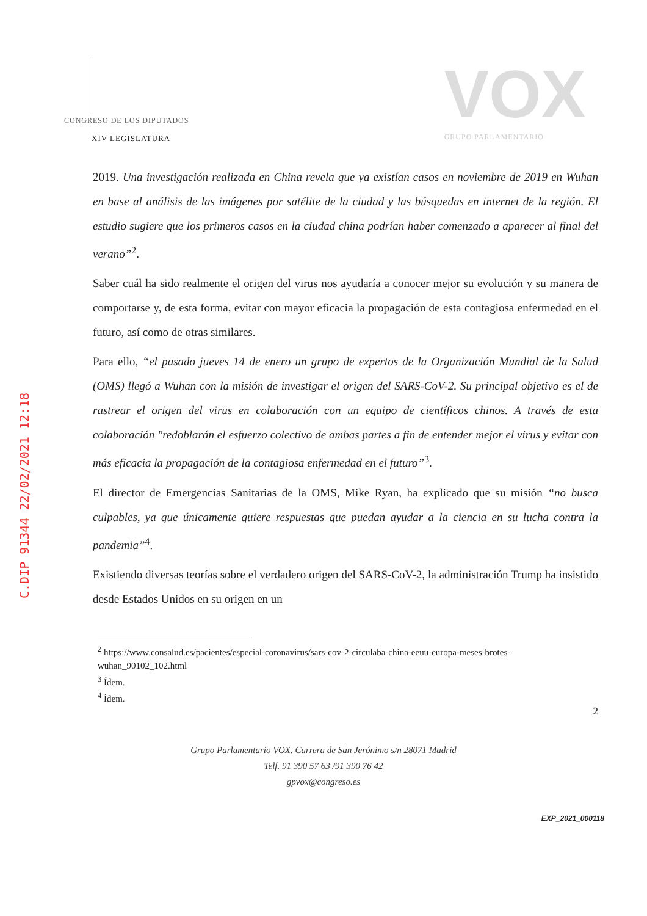CONGRESO DE LOS DIPUTADOS
XIV LEGISLATURA
VOX
GRUPO PARLAMENTARIO
C.DIP 91344 22/02/2021 12:18
2019. Una investigación realizada en China revela que ya existían casos en noviembre de 2019 en Wuhan en base al análisis de las imágenes por satélite de la ciudad y las búsquedas en internet de la región. El estudio sugiere que los primeros casos en la ciudad china podrían haber comenzado a aparecer al final del verano”<sup>2</sup>.
Saber cuál ha sido realmente el origen del virus nos ayudaría a conocer mejor su evolución y su manera de comportarse y, de esta forma, evitar con mayor eficacia la propagación de esta contagiosa enfermedad en el futuro, así como de otras similares.
Para ello, “el pasado jueves 14 de enero un grupo de expertos de la Organización Mundial de la Salud (OMS) llegó a Wuhan con la misión de investigar el origen del SARS-CoV-2. Su principal objetivo es el de rastrear el origen del virus en colaboración con un equipo de científicos chinos. A través de esta colaboración "redoblarán el esfuerzo colectivo de ambas partes a fin de entender mejor el virus y evitar con más eficacia la propagación de la contagiosa enfermedad en el futuro”<sup>3</sup>.
El director de Emergencias Sanitarias de la OMS, Mike Ryan, ha explicado que su misión “no busca culpables, ya que únicamente quiere respuestas que puedan ayudar a la ciencia en su lucha contra la pandemia”<sup>4</sup>.
Existiendo diversas teorías sobre el verdadero origen del SARS-CoV-2, la administración Trump ha insistido desde Estados Unidos en su origen en un
<sup>2</sup> https://www.consalud.es/pacientes/especial-coronavirus/sars-cov-2-circulaba-china-eeuu-europa-meses-brotes-wuhan_90102_102.html
<sup>3</sup> Ídem.
<sup>4</sup> Ídem.
2
Grupo Parlamentario VOX, Carrera de San Jerónimo s/n 28071 Madrid
Telf. 91 390 57 63 /91 390 76 42
gpvox@congreso.es
EXP_2021_000118